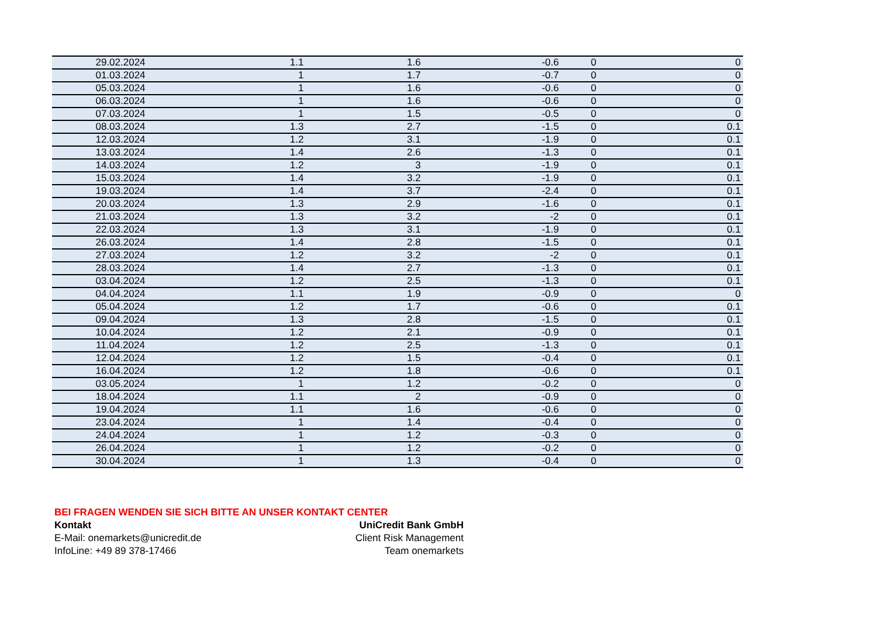| 29.02.2024 | 1.1 | 1.6 | -0.6 | 0 | 0 |
| 01.03.2024 | 1 | 1.7 | -0.7 | 0 | 0 |
| 05.03.2024 | 1 | 1.6 | -0.6 | 0 | 0 |
| 06.03.2024 | 1 | 1.6 | -0.6 | 0 | 0 |
| 07.03.2024 | 1 | 1.5 | -0.5 | 0 | 0 |
| 08.03.2024 | 1.3 | 2.7 | -1.5 | 0 | 0.1 |
| 12.03.2024 | 1.2 | 3.1 | -1.9 | 0 | 0.1 |
| 13.03.2024 | 1.4 | 2.6 | -1.3 | 0 | 0.1 |
| 14.03.2024 | 1.2 | 3 | -1.9 | 0 | 0.1 |
| 15.03.2024 | 1.4 | 3.2 | -1.9 | 0 | 0.1 |
| 19.03.2024 | 1.4 | 3.7 | -2.4 | 0 | 0.1 |
| 20.03.2024 | 1.3 | 2.9 | -1.6 | 0 | 0.1 |
| 21.03.2024 | 1.3 | 3.2 | -2 | 0 | 0.1 |
| 22.03.2024 | 1.3 | 3.1 | -1.9 | 0 | 0.1 |
| 26.03.2024 | 1.4 | 2.8 | -1.5 | 0 | 0.1 |
| 27.03.2024 | 1.2 | 3.2 | -2 | 0 | 0.1 |
| 28.03.2024 | 1.4 | 2.7 | -1.3 | 0 | 0.1 |
| 03.04.2024 | 1.2 | 2.5 | -1.3 | 0 | 0.1 |
| 04.04.2024 | 1.1 | 1.9 | -0.9 | 0 | 0 |
| 05.04.2024 | 1.2 | 1.7 | -0.6 | 0 | 0.1 |
| 09.04.2024 | 1.3 | 2.8 | -1.5 | 0 | 0.1 |
| 10.04.2024 | 1.2 | 2.1 | -0.9 | 0 | 0.1 |
| 11.04.2024 | 1.2 | 2.5 | -1.3 | 0 | 0.1 |
| 12.04.2024 | 1.2 | 1.5 | -0.4 | 0 | 0.1 |
| 16.04.2024 | 1.2 | 1.8 | -0.6 | 0 | 0.1 |
| 03.05.2024 | 1 | 1.2 | -0.2 | 0 | 0 |
| 18.04.2024 | 1.1 | 2 | -0.9 | 0 | 0 |
| 19.04.2024 | 1.1 | 1.6 | -0.6 | 0 | 0 |
| 23.04.2024 | 1 | 1.4 | -0.4 | 0 | 0 |
| 24.04.2024 | 1 | 1.2 | -0.3 | 0 | 0 |
| 26.04.2024 | 1 | 1.2 | -0.2 | 0 | 0 |
| 30.04.2024 | 1 | 1.3 | -0.4 | 0 | 0 |
BEI FRAGEN WENDEN SIE SICH BITTE AN UNSER KONTAKT CENTER
Kontakt UniCredit Bank GmbH
E-Mail: onemarkets@unicredit.de Client Risk Management
InfoLine: +49 89 378-17466 Team onemarkets